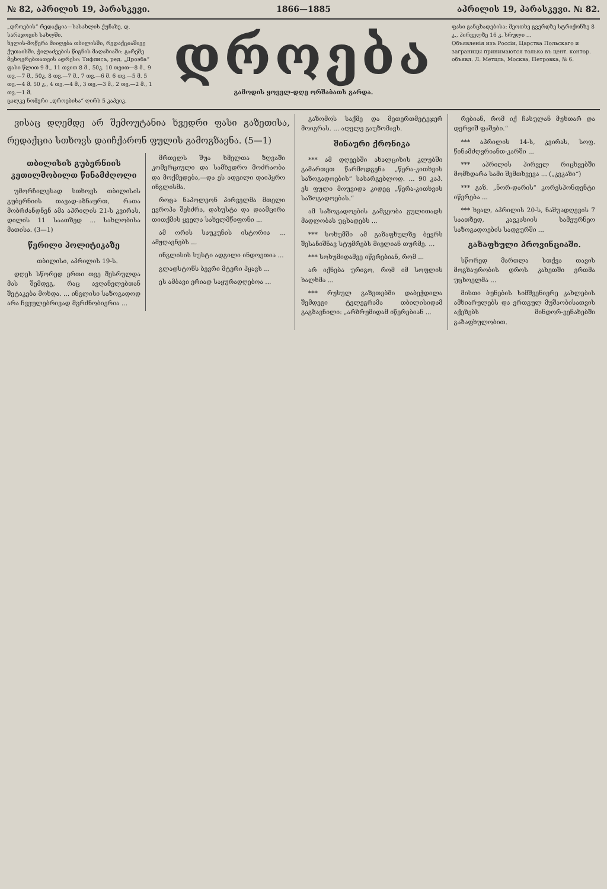№ 82, აპრილის 19, პარასკევი. 1866—1885 აპრილის 19, პარასკევი. № 82.
„დროების“ რედაქცია—სასახლის ქუჩაზე, დ. სარაჯოვის სახლში.
ხელის-მოწერა მიიღება თბილისში, რედაქციაშივე ქუთაისში, ჭილაძეების წიგნის მაღაზიაში: გარეშე მცხოვრებთათვის ადრესი: Тифлисъ, ред. „Дроэба“
ფასი წლით 9 მ., 11 თვით 8 მ., 50კ. 10 თვით—8 მ., 9 თვ.—7 მ., 50კ. 8 თვ.—7 მ., 7 თვ.—6 მ. 6 თვ.—5 მ. 5 თვ.—4 მ. 50 კ., 4 თვ.—4 მ., 3 თვ.—3 მ., 2 თვ.—2 მ., 1 თვ.—1 მ.
ცალკე ნომერი „დროებისა“ ღირს 5 კაპეიკ.
დროება
გამოდის ყოველ-დღე ორშაბათს გარდა.
ფასი განცხადებისა: მეოთხე გვერდზე სტრიქონზე 8 კ., პირველზე 16 კ. სრული ...
Объявленія изъ Россіи, Царства Польскаго и заграницы принимаются только въ цент. контор. объявл. Л. Метцль, Москва, Петровка, № 6.
ვისაც დღემდე არ შემოუტანია ხვედრი ფასი გაზეთისა, რედაქცია სთხოვს დაიჩქარონ ფულის გამოგზავნა. (5—1)
თბილისის გუბერნიის კეთილშობილთ წინამძღოლი
უმორჩილესად სთხოვს თბილისის გუბერნიის თავად-აზნაურთ, რათა მობრძანდნენ ამა აპრილის 21-ს კვირას, დილის 11 საათზედ ... სახლობისა მათისა. (3—1)
წერილი პოლიტიკაზე
თბილისი, აპრილის 19-ს.
დღეს სწორედ ერთი თვე შესრულდა მას შემდეგ, რაც ავღანელებთან შეტაკება მოხდა. ... ინგლისი საზოგადოდ არა ჩვეულებრივად მგრძნობიერია ...
მრთელს შუა ხმელთა ზღვაში კომერციული და სამხედრო მოძრაობა და მოქმედება,—და ეს ადგილი დაიპყრო ინგლისმა.
როცა ნაპოლეონ პირველმა მთელი ევროპა შესძრა, დასუსტა და დაამცირა თითქმის ყველა სახელმწიფონი ...
ამ ორის საუკუნის ისტორია ... ამჟღავნებს ...
ინგლისის სუსტი ადგილი ინდოეთია ...
გლადსტონს ბევრი მტერი ჰყავს ...
ეს ამბავი ერიად საყურადღებოა ...
გაზომოს საქმე და მეთერთმეტეჯერ მოიგრას. ... აღელე გაუზომავს.
შინაური ქრონიკა
*** ამ დღეებში ახალციხის კლუბში გამართეთ წარმოდგენა „წერა-კითხვის საზოგადოების“ სასარგებლოდ. ... 90 კაპ. ეს ფული მოუვიდა კიდეც „წერა-კითხვის საზოგადოებას.“
ამ საზოგადოების გამგეობა გულითადს მადლობას უცხადებს ...
*** სოხუმში ამ გაზაფხულზე ბევრს შესანიშნავ სტუმრებს მიელიან თურმე. ...
*** სოხუმიდამვე იწერებიან, რომ ...
არ იქნება ურიგო, რომ იმ სოფლის ხალხმა ...
*** რუსულ გაზეთებში დაბეჭდილა შემდეგი ტელეგრამა თბილისიდამ გაგზავნილი: „არზრუმიდამ იწერებიან ...
რებიან, რომ იქ ჩასულან მუხთარ და დერვიშ ფაშები.“
*** აპრილის 14-ს, კვირას, სოფ. წინამძღვრიანთ-კარში ...
*** აპრილის პირველ რიცხვებში მომხდარა სამი შემთხვევა ... („კვკაზი“)
*** გაზ. „ნორ-დარის“ კორესპონდენტი იწერება ...
*** ხვალ, აპრილის 20-ს, ნაშუადღევის 7 საათზედ, კავკასიის სამეურნეო საზოგადოების სადგურში ...
გაზაფხული პროვინციაში.
სწორედ მართლა სთქვა თავის მოგზაურობის დროს კახეთში ერთმა უცხოელმა ...
მისთი ბუნების სიმშვენიერე კახლების ამხიარულებს და ერთგულ მუშაობისათვის აქეზებს მინდორ-ვენახებში გაზაფხულობით.